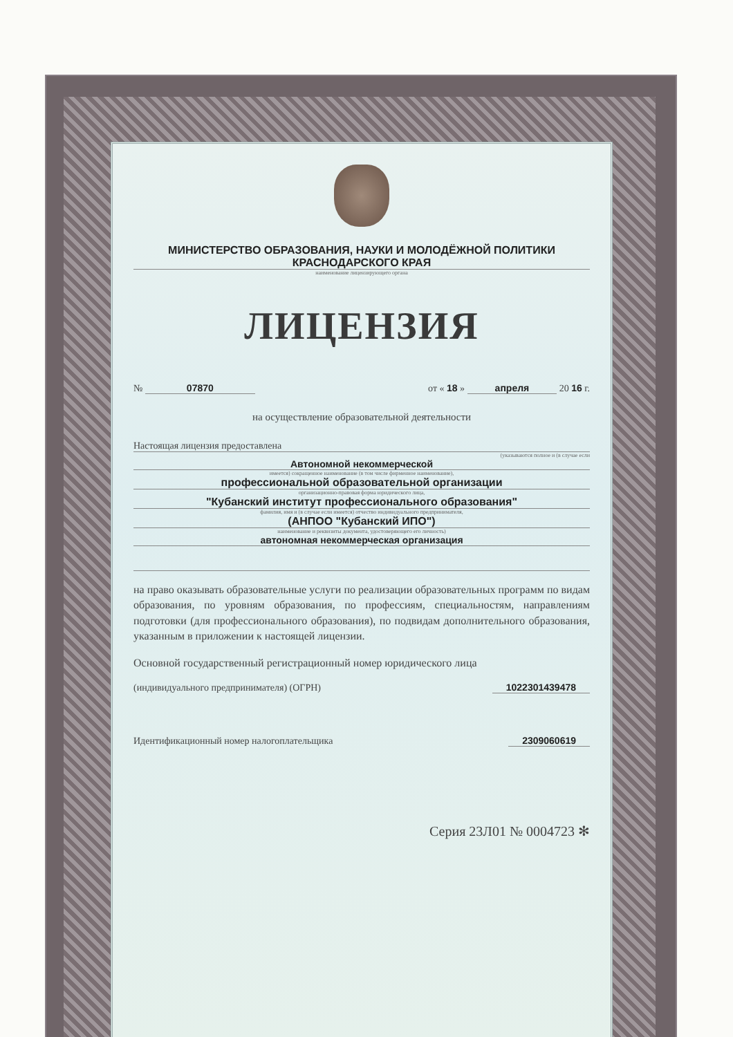МИНИСТЕРСТВО ОБРАЗОВАНИЯ, НАУКИ И МОЛОДЁЖНОЙ ПОЛИТИКИ
КРАСНОДАРСКОГО КРАЯ
наименование лицензирующего органа
ЛИЦЕНЗИЯ
№ 07870 от « 18 » апреля 20 16 г.
на осуществление образовательной деятельности
Настоящая лицензия предоставлена
(указываются полное и (в случае если
Автономной некоммерческой
имеется) сокращенное наименование (в том числе фирменное наименование),
профессиональной образовательной организации
организационно-правовая форма юридического лица,
"Кубанский институт профессионального образования"
фамилия, имя и (в случае если имеется) отчество индивидуального предпринимателя,
(АНПОО "Кубанский ИПО")
наименование и реквизиты документа, удостоверяющего его личность)
автономная некоммерческая организация
на право оказывать образовательные услуги по реализации образовательных программ по видам образования, по уровням образования, по профессиям, специальностям, направлениям подготовки (для профессионального образования), по подвидам дополнительного образования, указанным в приложении к настоящей лицензии.
Основной государственный регистрационный номер юридического лица
(индивидуального предпринимателя) (ОГРН) 1022301439478
Идентификационный номер налогоплательщика 2309060619
Серия 23Л01 № 0004723 ✻